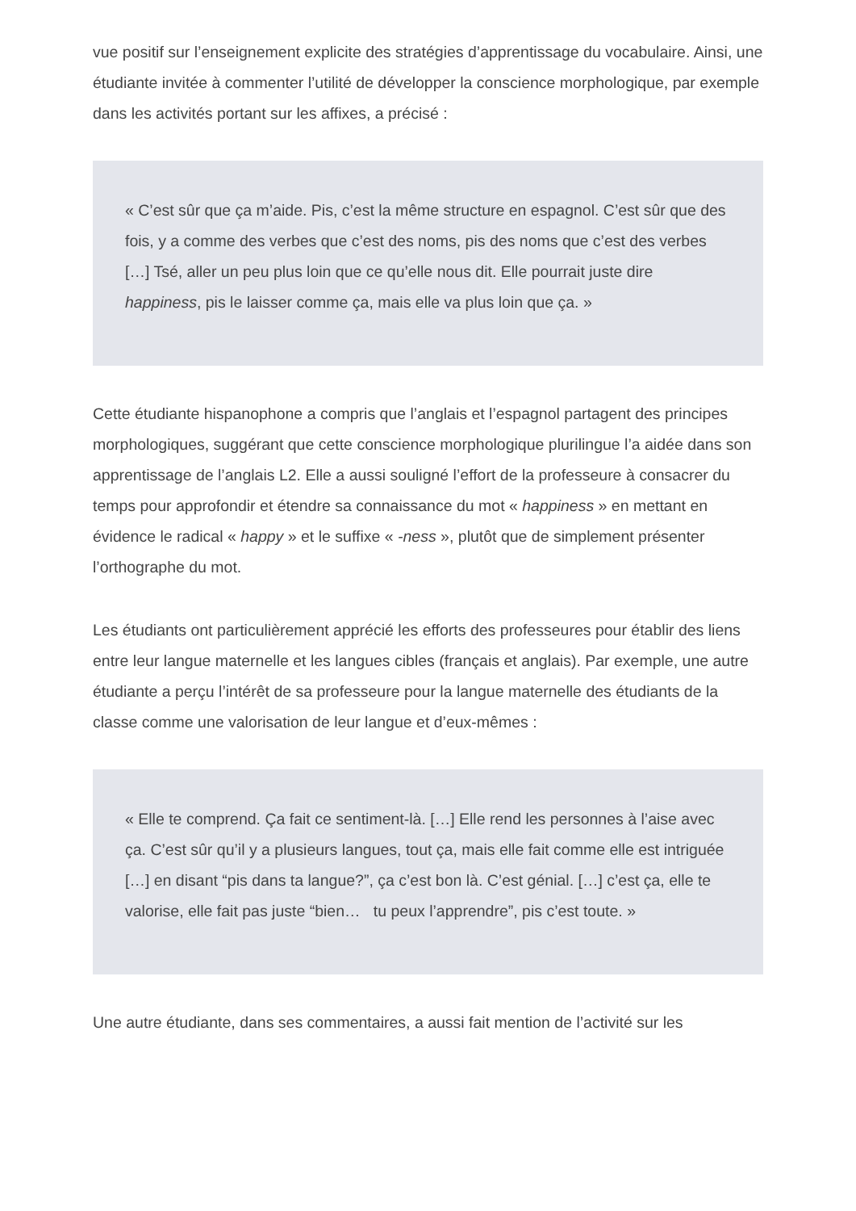vue positif sur l’enseignement explicite des stratégies d’apprentissage du vocabulaire. Ainsi, une étudiante invitée à commenter l’utilité de développer la conscience morphologique, par exemple dans les activités portant sur les affixes, a précisé :
« C’est sûr que ça m’aide. Pis, c’est la même structure en espagnol. C’est sûr que des fois, y a comme des verbes que c’est des noms, pis des noms que c’est des verbes […] Tsé, aller un peu plus loin que ce qu’elle nous dit. Elle pourrait juste dire happiness, pis le laisser comme ça, mais elle va plus loin que ça. »
Cette étudiante hispanophone a compris que l’anglais et l’espagnol partagent des principes morphologiques, suggérant que cette conscience morphologique plurilingue l’a aidée dans son apprentissage de l’anglais L2. Elle a aussi souligné l’effort de la professeure à consacrer du temps pour approfondir et étendre sa connaissance du mot « happiness » en mettant en évidence le radical « happy » et le suffixe « -ness », plutôt que de simplement présenter l’orthographe du mot.
Les étudiants ont particulièrement apprécié les efforts des professeures pour établir des liens entre leur langue maternelle et les langues cibles (français et anglais). Par exemple, une autre étudiante a perçu l’intérêt de sa professeure pour la langue maternelle des étudiants de la classe comme une valorisation de leur langue et d’eux-mêmes :
« Elle te comprend. Ça fait ce sentiment-là. […] Elle rend les personnes à l’aise avec ça. C’est sûr qu’il y a plusieurs langues, tout ça, mais elle fait comme elle est intriguée […] en disant “pis dans ta langue?”, ça c’est bon là. C’est génial. […] c’est ça, elle te valorise, elle fait pas juste “bien… tu peux l’apprendre”, pis c’est toute. »
Une autre étudiante, dans ses commentaires, a aussi fait mention de l’activité sur les